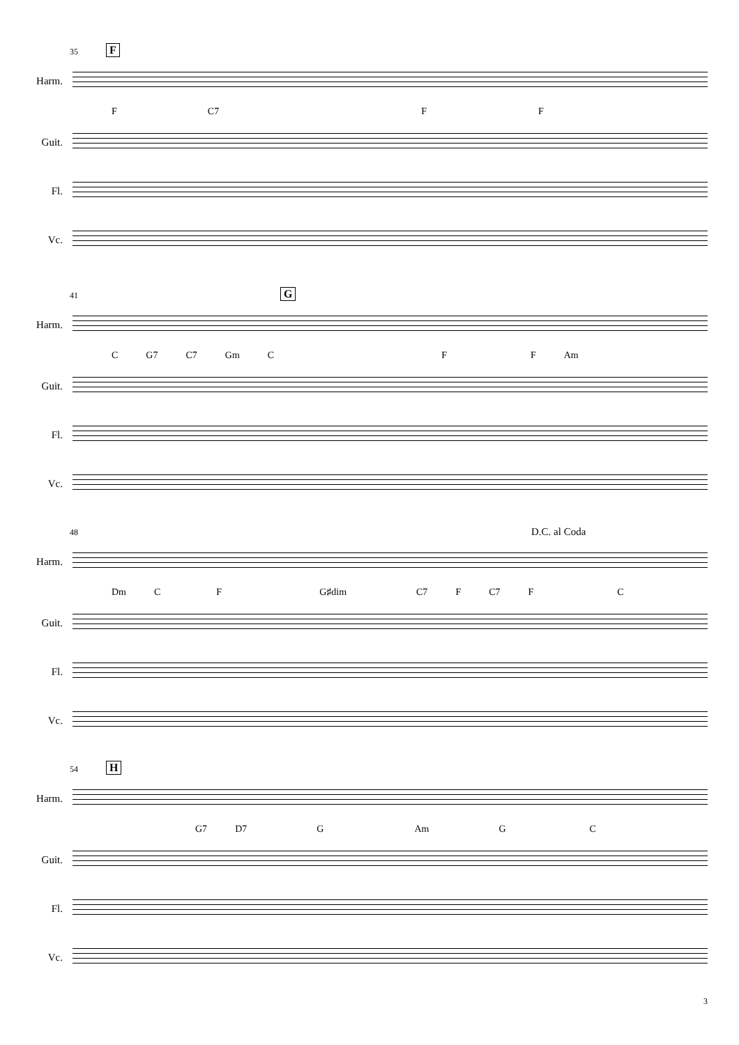35 F
Harm.
F C7 F F
Guit.
Fl.
Vc.
41 G
Harm.
C G7 C7 Gm C F F Am
Guit.
Fl.
Vc.
48 D.C. al Coda
Harm.
Dm C F G♯dim C7 F C7 F C
Guit.
Fl.
Vc.
54 H
Harm.
G7 D7 G Am G C
Guit.
Fl.
Vc.
3